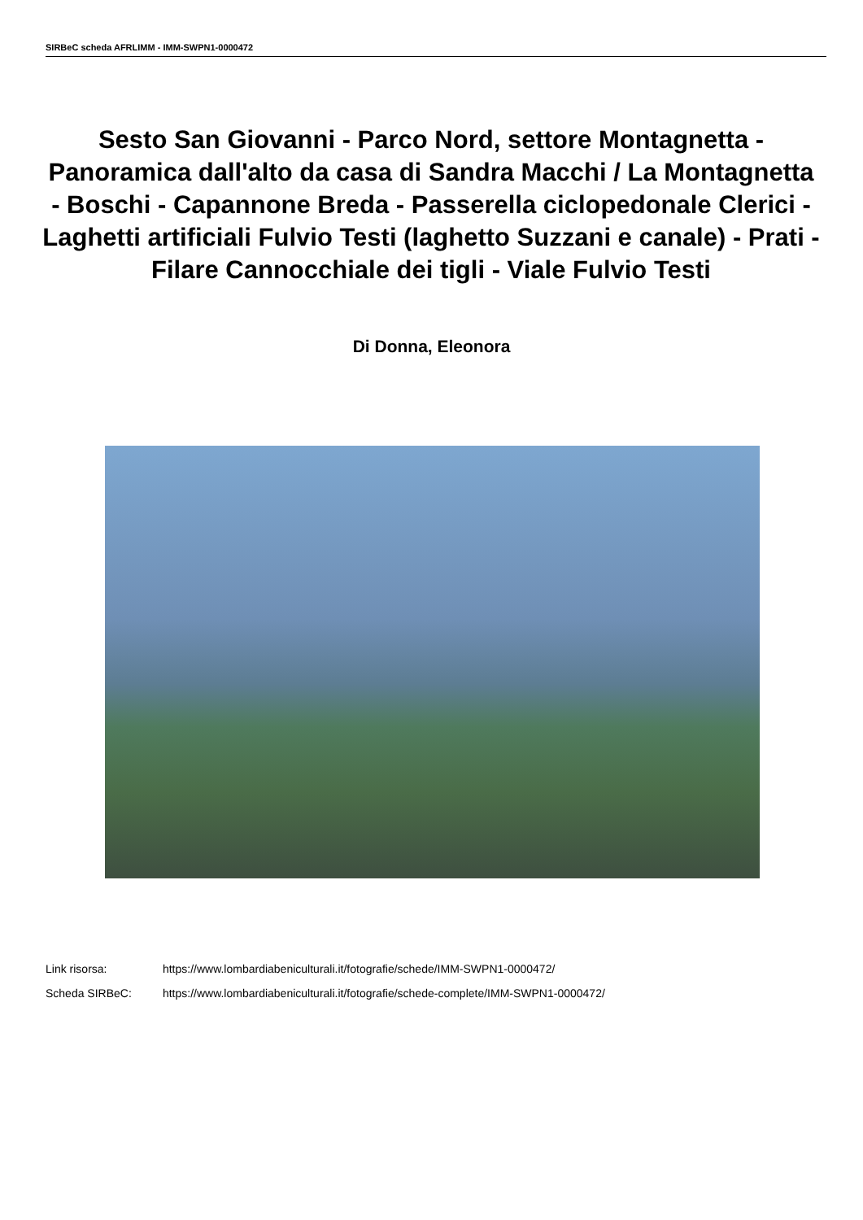SIRBeC scheda AFRLIMM - IMM-SWPN1-0000472
Sesto San Giovanni - Parco Nord, settore Montagnetta - Panoramica dall'alto da casa di Sandra Macchi / La Montagnetta - Boschi - Capannone Breda - Passerella ciclopedonale Clerici - Laghetti artificiali Fulvio Testi (laghetto Suzzani e canale) - Prati - Filare Cannocchiale dei tigli - Viale Fulvio Testi
Di Donna, Eleonora
Link risorsa: https://www.lombardiabeniculturali.it/fotografie/schede/IMM-SWPN1-0000472/
Scheda SIRBeC: https://www.lombardiabeniculturali.it/fotografie/schede-complete/IMM-SWPN1-0000472/